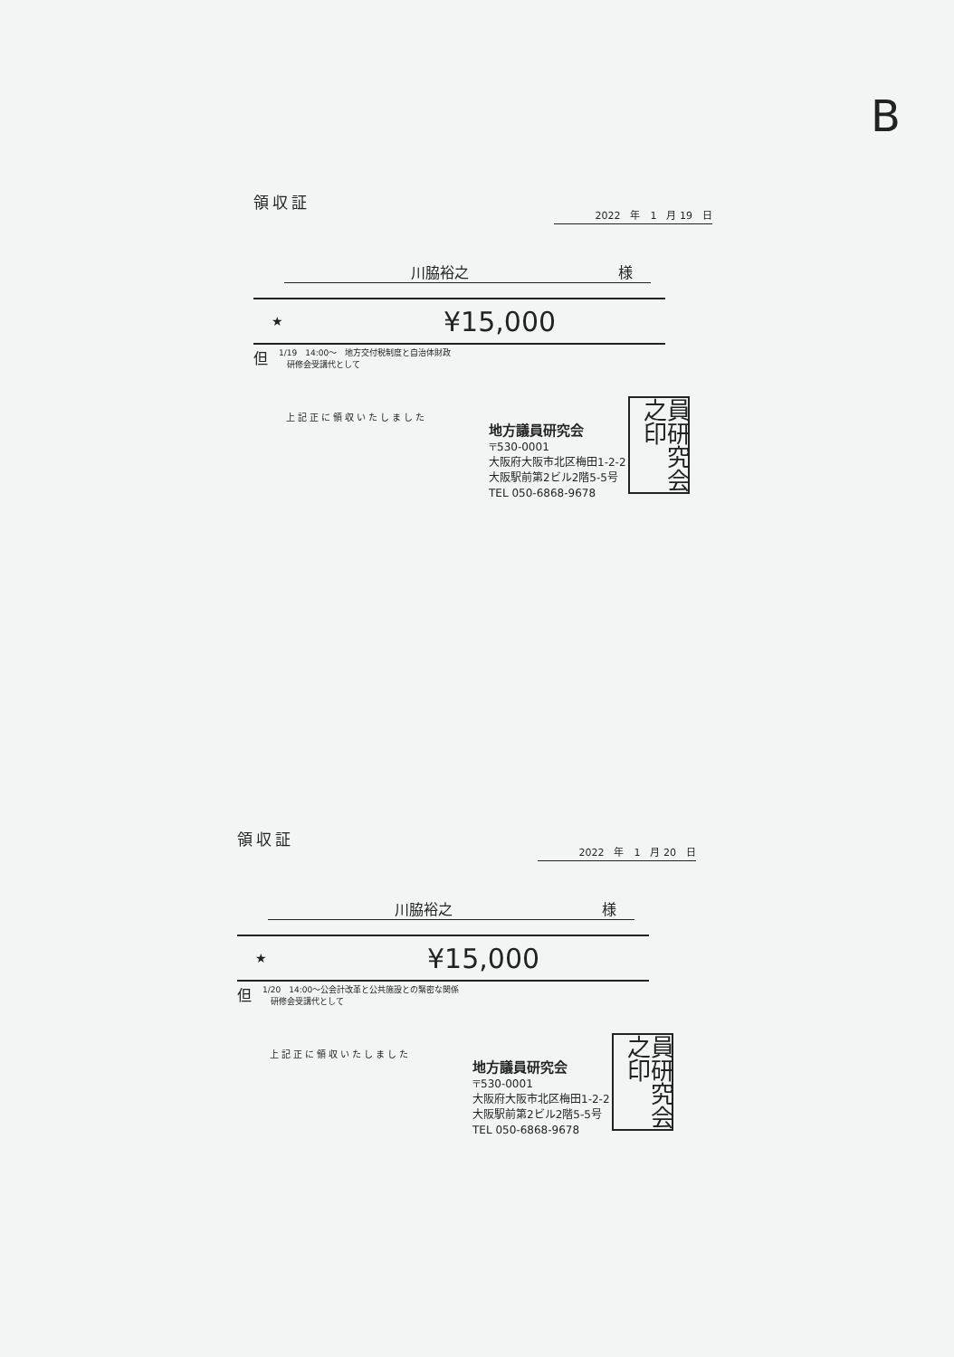B
領収証
2022　年　1　月 19　日
川脇裕之 様
★ ¥15,000
但 1/19　14:00～　地方交付税制度と自治体財政
　研修会受講代として
上記正に領収いたしました
地方議員研究会
〒530-0001
大阪府大阪市北区梅田1-2-2
大阪駅前第2ビル2階5-5号
TEL 050-6868-9678
員研究会之印
領収証
2022　年　1　月 20　日
川脇裕之 様
★ ¥15,000
但 1/20　14:00～公会計改革と公共施設との緊密な関係
　研修会受講代として
上記正に領収いたしました
地方議員研究会
〒530-0001
大阪府大阪市北区梅田1-2-2
大阪駅前第2ビル2階5-5号
TEL 050-6868-9678
員研究会之印